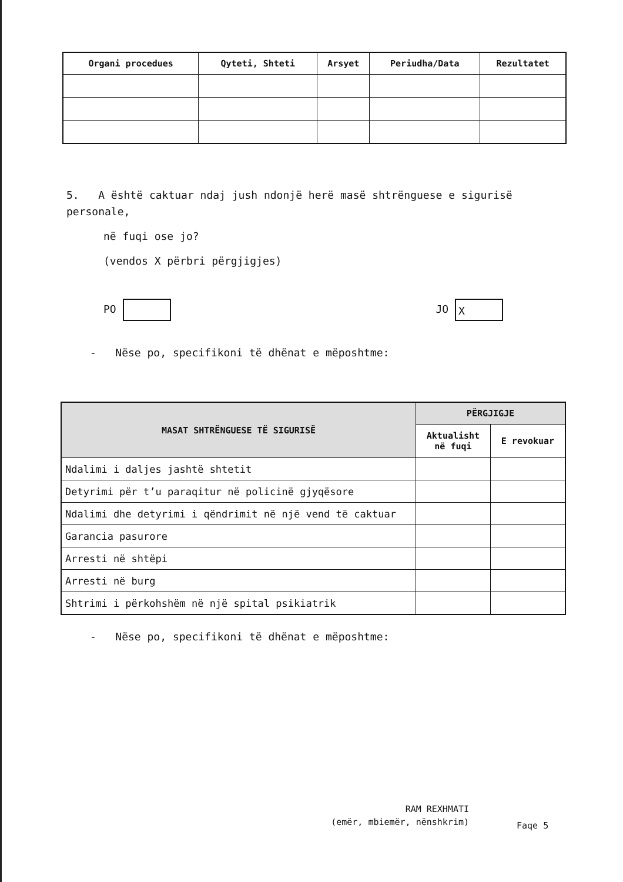| Organi procedues | Qyteti, Shteti | Arsyet | Periudha/Data | Rezultatet |
| --- | --- | --- | --- | --- |
5. A është caktuar ndaj jush ndonjë herë masë shtrënguese e sigurisë personale,
në fuqi ose jo?
(vendos X përbri përgjigjes)
PO JO X
- Nëse po, specifikoni të dhënat e mëposhtme:
| MASAT SHTRËNGUESE TË SIGURISË | PËRGJIGJE | |
| --- | --- | --- |
| | Aktualisht në fuqi | E revokuar |
| Ndalimi i daljes jashtë shtetit | | |
| Detyrimi për t’u paraqitur në policinë gjyqësore | | |
| Ndalimi dhe detyrimi i qëndrimit në një vend të caktuar | | |
| Garancia pasurore | | |
| Arresti në shtëpi | | |
| Arresti në burg | | |
| Shtrimi i përkohshëm në një spital psikiatrik | | |
- Nëse po, specifikoni të dhënat e mëposhtme:
RAM REXHMATI
(emër, mbiemër, nënshkrim)
Faqe 5